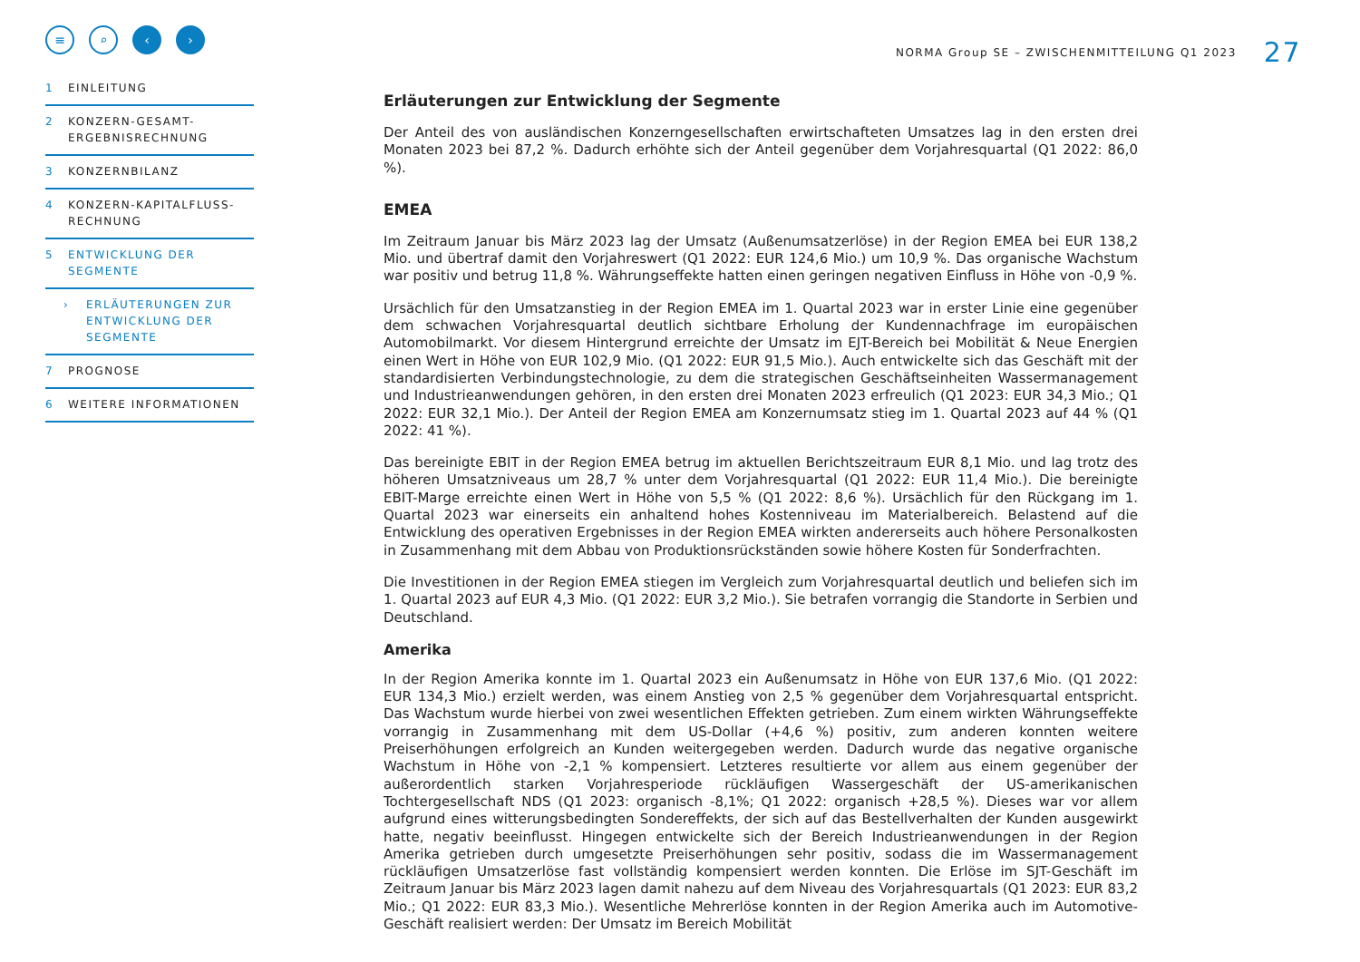≡ ⌕ ‹ ›
1 EINLEITUNG
2 KONZERN-GESAMT-ERGEBNISRECHNUNG
3 KONZERNBILANZ
4 KONZERN-KAPITALFLUSS-RECHNUNG
5 ENTWICKLUNG DER SEGMENTE
› ERLÄUTERUNGEN ZUR ENTWICKLUNG DER SEGMENTE
7 PROGNOSE
6 WEITERE INFORMATIONEN
NORMA Group SE – ZWISCHENMITTEILUNG Q1 2023 27
Erläuterungen zur Entwicklung der Segmente
Der Anteil des von ausländischen Konzerngesellschaften erwirtschafteten Umsatzes lag in den ersten drei Monaten 2023 bei 87,2 %. Dadurch erhöhte sich der Anteil gegenüber dem Vorjahresquartal (Q1 2022: 86,0 %).
EMEA
Im Zeitraum Januar bis März 2023 lag der Umsatz (Außenumsatzerlöse) in der Region EMEA bei EUR 138,2 Mio. und übertraf damit den Vorjahreswert (Q1 2022: EUR 124,6 Mio.) um 10,9 %. Das organische Wachstum war positiv und betrug 11,8 %. Währungseffekte hatten einen geringen negativen Einfluss in Höhe von -0,9 %.
Ursächlich für den Umsatzanstieg in der Region EMEA im 1. Quartal 2023 war in erster Linie eine gegenüber dem schwachen Vorjahresquartal deutlich sichtbare Erholung der Kundennachfrage im europäischen Automobilmarkt. Vor diesem Hintergrund erreichte der Umsatz im EJT-Bereich bei Mobilität & Neue Energien einen Wert in Höhe von EUR 102,9 Mio. (Q1 2022: EUR 91,5 Mio.). Auch entwickelte sich das Geschäft mit der standardisierten Verbindungstechnologie, zu dem die strategischen Geschäftseinheiten Wassermanagement und Industrieanwendungen gehören, in den ersten drei Monaten 2023 erfreulich (Q1 2023: EUR 34,3 Mio.; Q1 2022: EUR 32,1 Mio.). Der Anteil der Region EMEA am Konzernumsatz stieg im 1. Quartal 2023 auf 44 % (Q1 2022: 41 %).
Das bereinigte EBIT in der Region EMEA betrug im aktuellen Berichtszeitraum EUR 8,1 Mio. und lag trotz des höheren Umsatzniveaus um 28,7 % unter dem Vorjahresquartal (Q1 2022: EUR 11,4 Mio.). Die bereinigte EBIT-Marge erreichte einen Wert in Höhe von 5,5 % (Q1 2022: 8,6 %). Ursächlich für den Rückgang im 1. Quartal 2023 war einerseits ein anhaltend hohes Kostenniveau im Materialbereich. Belastend auf die Entwicklung des operativen Ergebnisses in der Region EMEA wirkten andererseits auch höhere Personalkosten in Zusammenhang mit dem Abbau von Produktionsrückständen sowie höhere Kosten für Sonderfrachten.
Die Investitionen in der Region EMEA stiegen im Vergleich zum Vorjahresquartal deutlich und beliefen sich im 1. Quartal 2023 auf EUR 4,3 Mio. (Q1 2022: EUR 3,2 Mio.). Sie betrafen vorrangig die Standorte in Serbien und Deutschland.
Amerika
In der Region Amerika konnte im 1. Quartal 2023 ein Außenumsatz in Höhe von EUR 137,6 Mio. (Q1 2022: EUR 134,3 Mio.) erzielt werden, was einem Anstieg von 2,5 % gegenüber dem Vorjahresquartal entspricht. Das Wachstum wurde hierbei von zwei wesentlichen Effekten getrieben. Zum einem wirkten Währungseffekte vorrangig in Zusammenhang mit dem US-Dollar (+4,6 %) positiv, zum anderen konnten weitere Preiserhöhungen erfolgreich an Kunden weitergegeben werden. Dadurch wurde das negative organische Wachstum in Höhe von -2,1 % kompensiert. Letzteres resultierte vor allem aus einem gegenüber der außerordentlich starken Vorjahresperiode rückläufigen Wassergeschäft der US-amerikanischen Tochtergesellschaft NDS (Q1 2023: organisch -8,1%; Q1 2022: organisch +28,5 %). Dieses war vor allem aufgrund eines witterungsbedingten Sondereffekts, der sich auf das Bestellverhalten der Kunden ausgewirkt hatte, negativ beeinflusst. Hingegen entwickelte sich der Bereich Industrieanwendungen in der Region Amerika getrieben durch umgesetzte Preiserhöhungen sehr positiv, sodass die im Wassermanagement rückläufigen Umsatzerlöse fast vollständig kompensiert werden konnten. Die Erlöse im SJT-Geschäft im Zeitraum Januar bis März 2023 lagen damit nahezu auf dem Niveau des Vorjahresquartals (Q1 2023: EUR 83,2 Mio.; Q1 2022: EUR 83,3 Mio.). Wesentliche Mehrerlöse konnten in der Region Amerika auch im Automotive-Geschäft realisiert werden: Der Umsatz im Bereich Mobilität